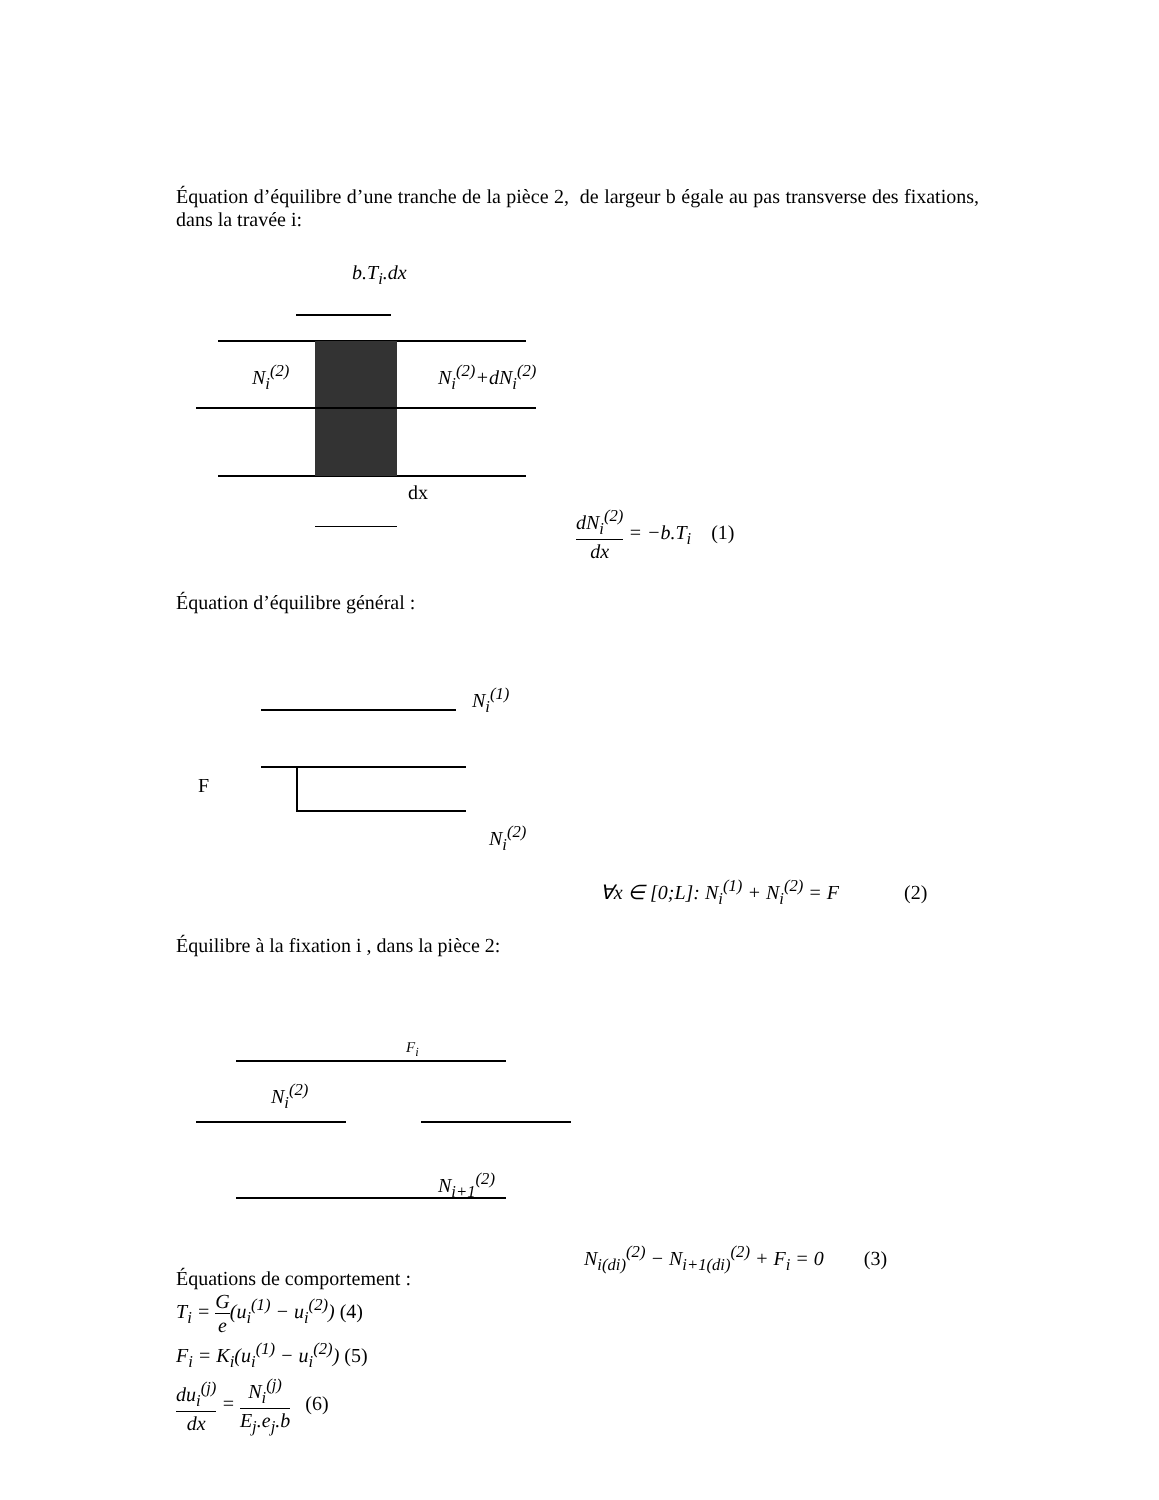Équation d’équilibre d’une tranche de la pièce 2, de largeur b égale au pas transverse des fixations, dans la travée i:
b.T<sub>i</sub>.dx
N<sub>i</sub><sup>(2)</sup> N<sub>i</sub><sup>(2)</sup>+dN<sub>i</sub><sup>(2)</sup>
dx
dN<sub>i</sub><sup>(2)</sup> dx = −b.T<sub>i</sub> (1)
Équation d’équilibre général :
N<sub>i</sub><sup>(1)</sup>
F
N<sub>i</sub><sup>(2)</sup>
∀x ∈ [0;L]: N<sub>i</sub><sup>(1)</sup> + N<sub>i</sub><sup>(2)</sup> = F (2)
Équilibre à la fixation i , dans la pièce 2:
F<sub>i</sub>
N<sub>i</sub><sup>(2)</sup>
N<sub>i+1</sub><sup>(2)</sup>
N<sub>i(di)</sub><sup>(2)</sup> − N<sub>i+1(di)</sub><sup>(2)</sup> + F<sub>i</sub> = 0 (3)
Équations de comportement :
T<sub>i</sub> = G e(u<sub>i</sub><sup>(1)</sup> − u<sub>i</sub><sup>(2)</sup>) (4)
F<sub>i</sub> = K<sub>i</sub>(u<sub>i</sub><sup>(1)</sup> − u<sub>i</sub><sup>(2)</sup>) (5)
du<sub>i</sub><sup>(j)</sup> dx = N<sub>i</sub><sup>(j)</sup> E<sub>j</sub>.e<sub>j</sub>.b (6)